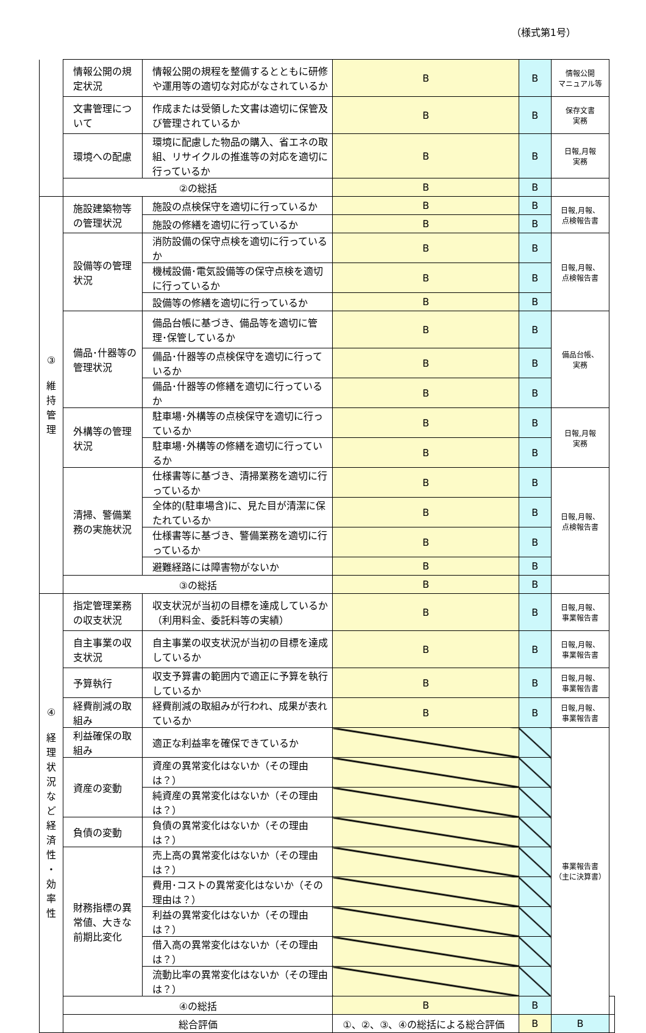（様式第1号）
| | 情報公開の規定状況 | 情報公開の規程を整備するとともに研修や運用等の適切な対応がなされているか | B | B | 情報公開 マニュアル等 | |
| | 文書管理について | 作成または受領した文書は適切に保管及び管理されているか | B | B | 保存文書 実務 | |
| | 環境への配慮 | 環境に配慮した物品の購入、省エネの取組、リサイクルの推進等の対応を適切に行っているか | B | B | 日報,月報 実務 | |
| | ②の総括 | | B | B | | |
| ③ 維 持 管 理 | 施設建築物等の管理状況 | 施設の点検保守を適切に行っているか | B | B | 日報,月報、 点検報告書 | |
| | | 施設の修繕を適切に行っているか | B | B | | |
| | 設備等の管理状況 | 消防設備の保守点検を適切に行っているか | B | B | 日報,月報、 点検報告書 | |
| | | 機械設備･電気設備等の保守点検を適切に行っているか | B | B | | |
| | | 設備等の修繕を適切に行っているか | B | B | | |
| | 備品･什器等の管理状況 | 備品台帳に基づき、備品等を適切に管理･保管しているか | B | B | 備品台帳、 実務 | |
| | | 備品･什器等の点検保守を適切に行っているか | B | B | | |
| | | 備品･什器等の修繕を適切に行っているか | B | B | | |
| | 外構等の管理状況 | 駐車場･外構等の点検保守を適切に行っているか | B | B | 日報,月報 実務 | |
| | | 駐車場･外構等の修繕を適切に行っているか | B | B | | |
| | 清掃、警備業務の実施状況 | 仕様書等に基づき、清掃業務を適切に行っているか | B | B | 日報,月報、 点検報告書 | |
| | | 全体的(駐車場含)に、見た目が清潔に保たれているか | B | B | | |
| | | 仕様書等に基づき、警備業務を適切に行っているか | B | B | | |
| | | 避難経路には障害物がないか | B | B | | |
| | ③の総括 | | B | B | | |
| ④ 経 理 状 況 な ど 経 済 性 ・ 効 率 性 | 指定管理業務の収支状況 | 収支状況が当初の目標を達成しているか（利用料金、委託料等の実績） | B | B | 日報,月報、 事業報告書 | |
| | 自主事業の収支状況 | 自主事業の収支状況が当初の目標を達成しているか | B | B | 日報,月報、 事業報告書 | |
| | 予算執行 | 収支予算書の範囲内で適正に予算を執行しているか | B | B | 日報,月報、 事業報告書 | |
| | 経費削減の取組み | 経費削減の取組みが行われ、成果が表れているか | B | B | 日報,月報、 事業報告書 | |
| | 利益確保の取組み | 適正な利益率を確保できているか | | | 事業報告書 （主に決算書） | |
| | 資産の変動 | 資産の異常変化はないか（その理由は？） | | | | |
| | | 純資産の異常変化はないか（その理由は？） | | | | |
| | 負債の変動 | 負債の異常変化はないか（その理由は？） | | | | |
| | 財務指標の異常値、大きな前期比変化 | 売上高の異常変化はないか（その理由は？） | | | | |
| | | 費用･コストの異常変化はないか（その理由は？） | | | | |
| | | 利益の異常変化はないか（その理由は？） | | | | |
| | | 借入高の異常変化はないか（その理由は？） | | | | |
| | | 流動比率の異常変化はないか（その理由は？） | | | | |
| | ④の総括 | | B | B | | |
| | 総合評価 | | ①、②、③、④の総括による総合評価 | B | B | |